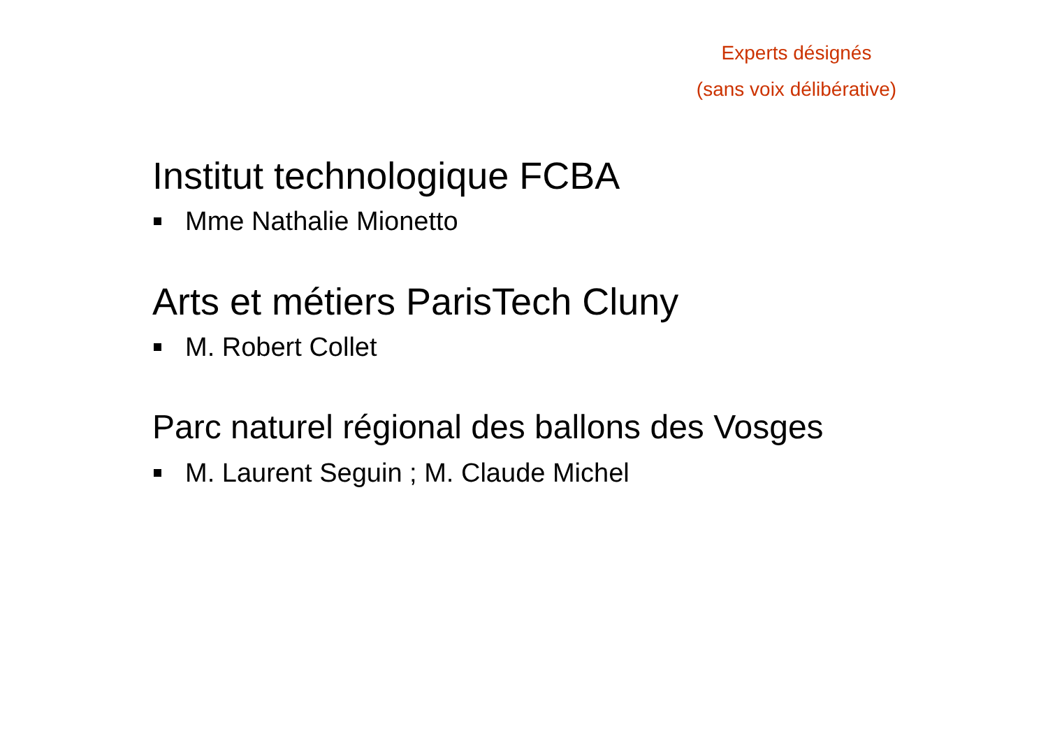Experts désignés
(sans voix délibérative)
Institut technologique FCBA
Mme Nathalie Mionetto
Arts et métiers ParisTech Cluny
M. Robert Collet
Parc naturel régional des ballons des Vosges
M. Laurent Seguin ; M. Claude Michel